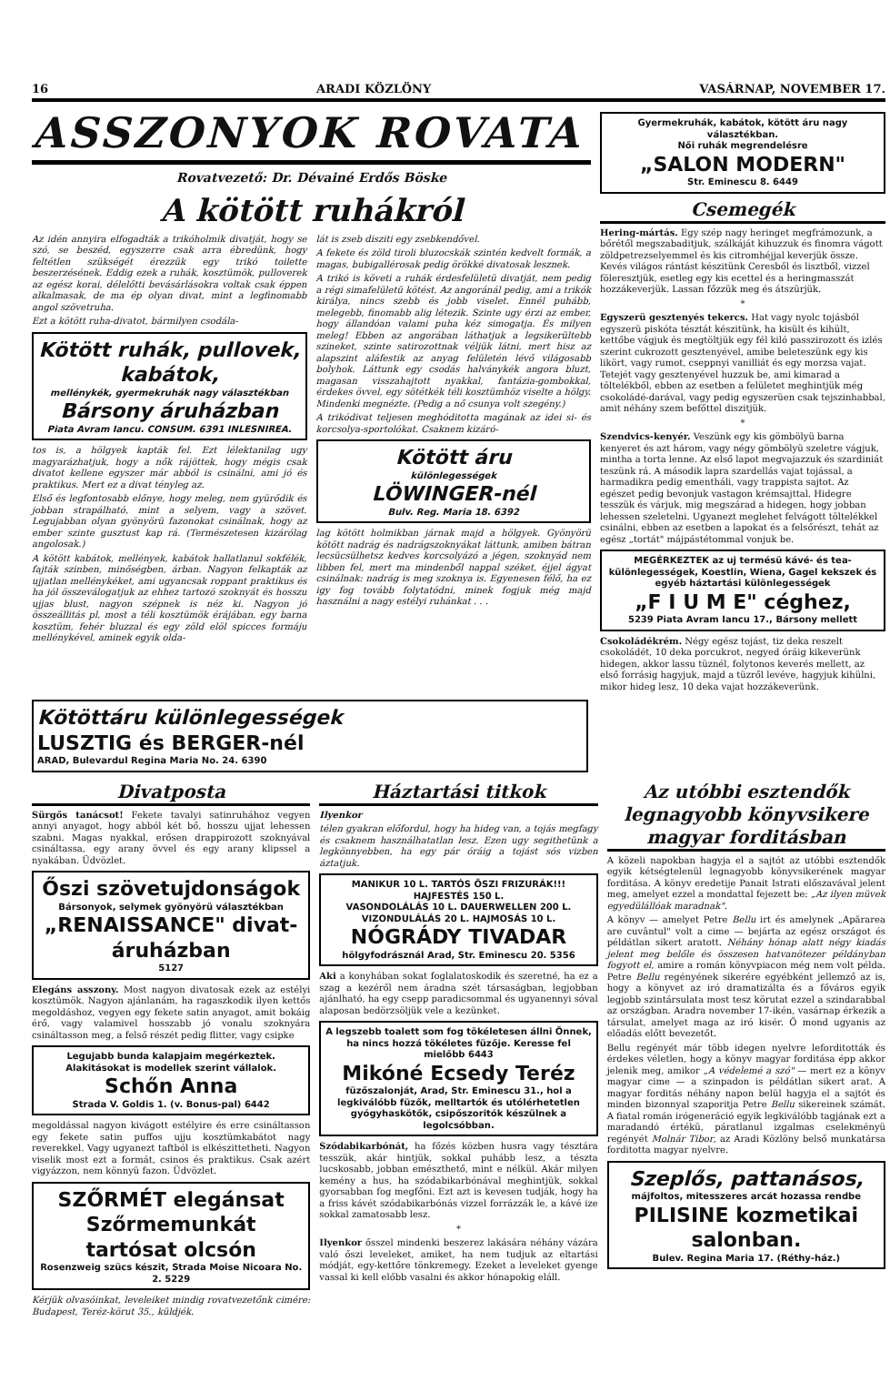16 ARADI KÖZLÖNY VASÁRNAP, NOVEMBER 17.
ASSZONYOK ROVATA
Rovatvezető: Dr. Dévainé Erdős Böske
A kötött ruhákról
Az idén annyira elfogadták a trikóholmik divatját, hogy se szó, se beszéd, egyszerre csak arra ébredünk, hogy feltétlen szükségét érezzük egy trikó toilette beszerzésének. Eddig ezek a ruhák, kosztümök, pulloverek az egész korai, délelőtti bevásárlásokra voltak csak éppen alkalmasak, de ma ép olyan divat, mint a legfinomabb angol szövetruha.
Ezt a kötött ruha-divatot, bármilyen csodála-
Kötött ruhák, pullovek, kabátok,
mellénykék, gyermekruhák nagy választékban
Bársony áruházban
Piata Avram Iancu. CONSUM. 6391 INLESNIREA.
tos is, a hölgyek kapták fel. Ezt lélektanilag ugy magyarázhatjuk, hogy a nők rájöttek, hogy mégis csak divatot kellene egyszer már abból is csinálni, ami jó és praktikus. Mert ez a divat tényleg az.
Első és legfontosabb előnye, hogy meleg, nem gyürődik és jobban strapálható, mint a selyem, vagy a szövet. Legujabban olyan gyönyörü fazonokat csinálnak, hogy az ember szinte gusztust kap rá. (Természetesen kizárólag angolosak.)
A kötött kabátok, mellények, kabátok hallatlanul sokfélék, fajták szinben, minőségben, árban. Nagyon felkapták az ujjatlan mellénykéket, ami ugyancsak roppant praktikus és ha jól összeválogatjuk az ehhez tartozó szoknyát és hosszu ujjas blust, nagyon szépnek is néz ki. Nagyon jó összeállitás pl. most a téli kosztümök érájában, egy barna kosztüm, fehér bluzzal és egy zöld elöl spicces formáju mellénykével, aminek egyik olda-
lát is zseb disziti egy zsebkendővel.
A fekete és zöld tiroli bluzocskák szintén kedvelt formák, a magas, bubigallérosak pedig örökké divatosak lesznek.
A trikó is követi a ruhák érdesfelületü divatját, nem pedig a régi simafelületü kötést. Az angoránál pedig, ami a trikók királya, nincs szebb és jobb viselet. Ennél puhább, melegebb, finomabb alig létezik. Szinte ugy érzi az ember, hogy állandóan valami puha kéz simogatja. És milyen meleg! Ebben az angorában láthatjuk a legsikerültebb szineket, szinte satirozottnak véljük látni, mert hisz az alapszint aláfestik az anyag felületén lévő világosabb bolyhok. Láttunk egy csodás halványkék angora bluzt, magasan visszahajtott nyakkal, fantázia-gombokkal, érdekes övvel, egy sötétkék téli kosztümhöz viselte a hölgy. Mindenki megnézte. (Pedig a nő csunya volt szegény.)
A trikódivat teljesen meghóditotta magának az idei si- és korcsolya-sportolókat. Csaknem kizáró-
Kötött áru
különlegességek
LÖWINGER-nél
Bulv. Reg. Maria 18. 6392
lag kötött holmikban járnak majd a hölgyek. Gyönyörü kötött nadrág és nadrágszoknyákat láttunk, amiben bátran lecsücsülhetsz kedves korcsolyázó a jégen, szoknyád nem libben fel, mert ma mindenből nappal széket, éjjel ágyat csinálnak: nadrág is meg szoknya is. Egyenesen félő, ha ez igy fog tovább folytatódni, minek fogjuk még majd használni a nagy estélyi ruhánkat . . .
Gyermekruhák, kabátok, kötött áru nagy választékban.
Női ruhák megrendelésre
„SALON MODERN"
Str. Eminescu 8. 6449
Csemegék
Hering-mártás. Egy szép nagy heringet megfrámozunk, a bőrétől megszabaditjuk, szálkáját kihuzzuk és finomra vágott zöldpetrezselyemmel és kis citromhéjjal keverjük össze. Kevés világos rántást készitünk Ceresből és lisztből, vizzel föleresztjük, esetleg egy kis ecettel és a heringmasszát hozzákeverjük. Lassan főzzük meg és átszürjük.
*
Egyszerü gesztenyés tekercs. Hat vagy nyolc tojásból egyszerü piskóta tésztát készitünk, ha kisült és kihült, kettőbe vágjuk és megtöltjük egy fél kiló passzirozott és izlés szerint cukrozott gesztenyével, amibe beleteszünk egy kis likört, vagy rumot, cseppnyi vanilliát és egy morzsa vajat. Tetejét vagy gesztenyével huzzuk be, ami kimarad a töltelékből, ebben az esetben a felületet meghintjük még csokoládé-darával, vagy pedig egyszerüen csak tejszinhabbal, amit néhány szem befőttel diszitjük.
*
Szendvics-kenyér. Veszünk egy kis gömbölyü barna kenyeret és azt három, vagy négy gömbölyü szeletre vágjuk, mintha a torta lenne. Az első lapot megvajazzuk és szardiniát teszünk rá. A második lapra szardellás vajat tojással, a harmadikra pedig ementháli, vagy trappista sajtot. Az egészet pedig bevonjuk vastagon krémsajttal. Hidegre tesszük és várjuk, mig megszárad a hidegen, hogy jobban lehessen szeletelni. Ugyanezt meglehet felvágott töltelékkel csinálni, ebben az esetben a lapokat és a felsőrészt, tehát az egész „tortát" májpástétommal vonjuk be.
MEGÉRKEZTEK az uj termésü kávé- és tea-különlegességek, Koestlin, Wiena, Gagel kekszek és egyéb háztartási különlegességek
„F I U M E" céghez,
5239 Piata Avram Iancu 17., Bársony mellett
Csokoládékrém. Négy egész tojást, tiz deka reszelt csokoládét, 10 deka porcukrot, negyed óráig kikeverünk hidegen, akkor lassu tüznél, folytonos keverés mellett, az első forrásig hagyjuk, majd a tüzről levéve, hagyjuk kihülni, mikor hideg lesz, 10 deka vajat hozzákeverünk.
Kötöttáru különlegességek
LUSZTIG és BERGER-nél
ARAD, Bulevardul Regina Maria No. 24. 6390
Divatposta
Sürgős tanácsot! Fekete tavalyi satinruhához vegyen annyi anyagot, hogy abból két bő, hosszu ujjat lehessen szabni. Magas nyakkal, erősen drappirozott szoknyával csináltassa, egy arany övvel és egy arany klipssel a nyakában. Üdvözlet.
Őszi szövetujdonságok
Bársonyok, selymek gyönyörü választékban
„RENAISSANCE" divat-áruházban
5127
Elegáns asszony. Most nagyon divatosak ezek az estélyi kosztümök. Nagyon ajánlanám, ha ragaszkodik ilyen kettős megoldáshoz, vegyen egy fekete satin anyagot, amit bokáig érő, vagy valamivel hosszabb jó vonalu szoknyára csináltasson meg, a felső részét pedig flitter, vagy csipke
Legujabb bunda kalapjaim megérkeztek.
Alakitásokat is modellek szerint vállalok.
Schőn Anna
Strada V. Goldis 1. (v. Bonus-pal) 6442
megoldással nagyon kivágott estélyire és erre csináltasson egy fekete satin puffos ujju kosztümkabátot nagy reverekkel. Vagy ugyanezt taftból is elkészittetheti. Nagyon viselik most ezt a formát, csinos és praktikus. Csak azért vigyázzon, nem könnyü fazon. Üdvözlet.
SZŐRMÉT elegánsat Szőrmemunkát tartósat olcsón
Rosenzweig szücs készit, Strada Moise Nicoara No. 2. 5229
Kérjük olvasóinkat, leveleiket mindig rovatvezetőnk cimére: Budapest, Teréz-körut 35., küldjék.
Háztartási titkok
Ilyenkor
télen gyakran előfordul, hogy ha hideg van, a tojás megfagy és csaknem használhatatlan lesz. Ezen ugy segithetünk a legkönnyebben, ha egy pár óráig a tojást sós vizben áztatjuk.
MANIKUR 10 L. TARTÓS ŐSZI FRIZURÁK!!! HAJFESTÉS 150 L.
VASONDOLÁLÁS 10 L. DAUERWELLEN 200 L. VIZONDULÁLÁS 20 L. HAJMOSÁS 10 L.
NÓGRÁDY TIVADAR
hölgyfodrásznál Arad, Str. Eminescu 20. 5356
Aki a konyhában sokat foglalatoskodik és szeretné, ha ez a szag a kezéről nem áradna szét társaságban, legjobban ajánlható, ha egy csepp paradicsommal és ugyanennyi sóval alaposan bedörzsöljük vele a kezünket.
A legszebb toalett som fog tökéletesen állni Önnek, ha nincs hozzá tökéletes füzője. Keresse fel mielőbb 6443
Mikóné Ecsedy Teréz
füzőszalonját, Arad, Str. Eminescu 31., hol a legkiválóbb füzők, melltartók és utólérhetetlen gyógyhaskötők, csipőszoritók készülnek a legolcsóbban.
Szódabikarbónát, ha főzés közben husra vagy tésztára tesszük, akár hintjük, sokkal puhább lesz, a tészta lucskosabb, jobban emészthető, mint e nélkül. Akár milyen kemény a hus, ha szódabikarbónával meghintjük, sokkal gyorsabban fog megfőni. Ezt azt is kevesen tudják, hogy ha a friss kávét szódabikarbónás vizzel forrázzák le, a kávé ize sokkal zamatosabb lesz.
*
Ilyenkor ősszel mindenki beszerez lakására néhány vázára való őszi leveleket, amiket, ha nem tudjuk az eltartási módját, egy-kettőre tönkremegy. Ezeket a leveleket gyenge vassal ki kell előbb vasalni és akkor hónapokig eláll.
Az utóbbi esztendők legnagyobb könyvsikere magyar forditásban
A közeli napokban hagyja el a sajtót az utóbbi esztendők egyik kétségtelenül legnagyobb könyvsikerének magyar forditása. A könyv eredetije Panait Istrati előszavával jelent meg, amelyet ezzel a mondattal fejezett be: „Az ilyen müvek egyedülállóak maradnak".
A könyv — amelyet Petre Bellu irt és amelynek „Apărarea are cuvântul" volt a cime — bejárta az egész országot és példátlan sikert aratott. Néhány hónap alatt négy kiadás jelent meg belőle és összesen hatvanötezer példányban fogyott el, amire a román könyvpiacon még nem volt példa. Petre Bellu regényének sikerére egyébként jellemző az is, hogy a könyvet az iró dramatizálta és a főváros egyik legjobb szintársulata most tesz körutat ezzel a szindarabbal az országban. Aradra november 17-ikén, vasárnap érkezik a társulat, amelyet maga az iró kisér. Ő mond ugyanis az előadás előtt bevezetőt.
Bellu regényét már több idegen nyelvre leforditották és érdekes véletlen, hogy a könyv magyar forditása épp akkor jelenik meg, amikor „A védelemé a szó" — mert ez a könyv magyar cime — a szinpadon is példátlan sikert arat. A magyar forditás néhány napon belül hagyja el a sajtót és minden bizonnyal szaporitja Petre Bellu sikereinek számát. A fiatal román irógeneráció egyik legkiválóbb tagjának ezt a maradandó értékü, páratlanul izgalmas cselekményü regényét Molnár Tibor, az Aradi Közlöny belső munkatársa forditotta magyar nyelvre.
Szeplős, pattanásos,
májfoltos, mitesszeres arcát hozassa rendbe
PILISINE kozmetikai salonban.
Bulev. Regina Maria 17. (Réthy-ház.)